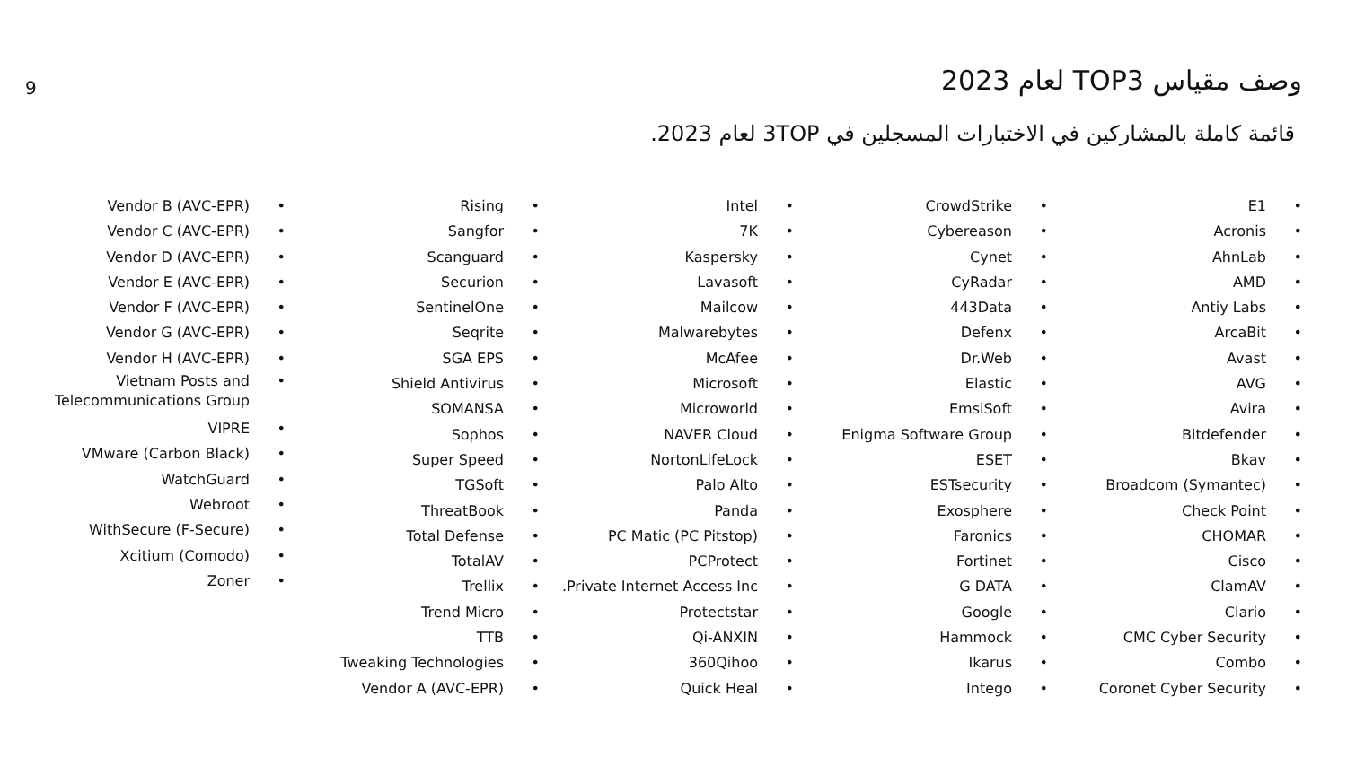9 وصف مقياس TOP3 لعام 2023
قائمة كاملة بالمشاركين في الاختبارات المسجلين في 3TOP لعام 2023.
E1 •
Acronis •
AhnLab •
AMD •
Antiy Labs •
ArcaBit •
Avast •
AVG •
Avira •
Bitdefender •
Bkav •
Broadcom (Symantec) •
Check Point •
CHOMAR •
Cisco •
ClamAV •
Clario •
CMC Cyber Security •
Combo •
Coronet Cyber Security •
CrowdStrike •
Cybereason •
Cynet •
CyRadar •
443Data •
Defenx •
Dr.Web •
Elastic •
EmsiSoft •
Enigma Software Group •
ESET •
ESTsecurity •
Exosphere •
Faronics •
Fortinet •
G DATA •
Google •
Hammock •
Ikarus •
Intego •
Intel •
7K •
Kaspersky •
Lavasoft •
Mailcow •
Malwarebytes •
McAfee •
Microsoft •
Microworld •
NAVER Cloud •
NortonLifeLock •
Palo Alto •
Panda •
PC Matic (PC Pitstop) •
PCProtect •
.Private Internet Access Inc •
Protectstar •
Qi-ANXIN •
360Qihoo •
Quick Heal •
Rising •
Sangfor •
Scanguard •
Securion •
SentinelOne •
Seqrite •
SGA EPS •
Shield Antivirus •
SOMANSA •
Sophos •
Super Speed •
TGSoft •
ThreatBook •
Total Defense •
TotalAV •
Trellix •
Trend Micro •
TTB •
Tweaking Technologies •
Vendor A (AVC-EPR) •
Vendor B (AVC-EPR) •
Vendor C (AVC-EPR) •
Vendor D (AVC-EPR) •
Vendor E (AVC-EPR) •
Vendor F (AVC-EPR) •
Vendor G (AVC-EPR) •
Vendor H (AVC-EPR) •
Vietnam Posts and
Telecommunications Group
•
VIPRE •
VMware (Carbon Black) •
WatchGuard •
Webroot •
WithSecure (F-Secure) •
Xcitium (Comodo) •
Zoner •